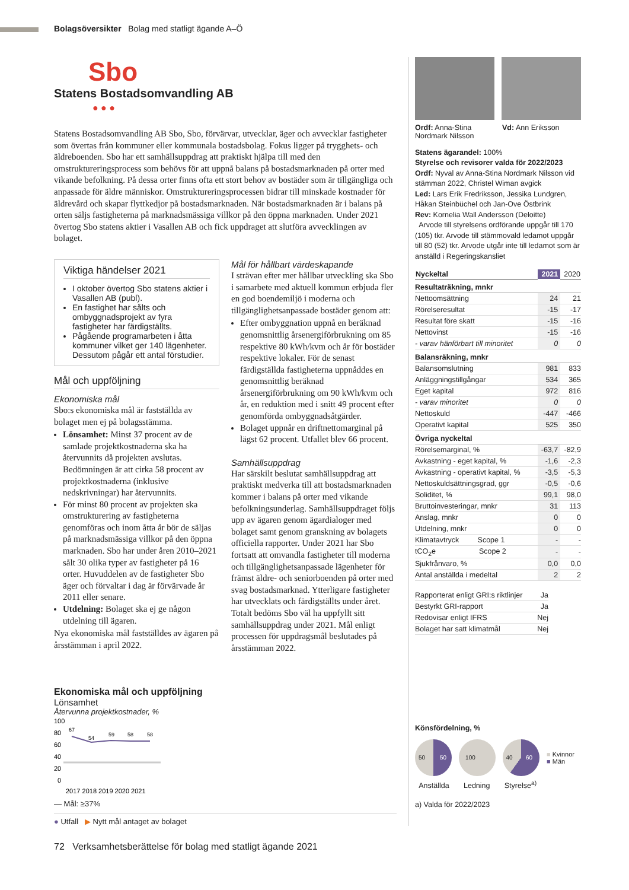Bolagsöversikter Bolag med statligt ägande A–Ö
Sbo
Statens Bostadsomvandling AB
● ● ●
Statens Bostadsomvandling AB Sbo, Sbo, förvärvar, utvecklar, äger och avvecklar fastigheter som övertas från kommuner eller kommunala bostadsbolag. Fokus ligger på trygghets- och äldreboenden. Sbo har ett samhällsuppdrag att praktiskt hjälpa till med den omstruktureringsprocess som behövs för att uppnå balans på bostadsmarknaden på orter med vikande befolkning. På dessa orter finns ofta ett stort behov av bostäder som är tillgängliga och anpassade för äldre människor. Omstruktureringsprocessen bidrar till minskade kostnader för äldrevård och skapar flyttkedjor på bostadsmarknaden. När bostadsmarknaden är i balans på orten säljs fastigheterna på marknadsmässiga villkor på den öppna marknaden. Under 2021 övertog Sbo statens aktier i Vasallen AB och fick uppdraget att slutföra avvecklingen av bolaget.
Viktiga händelser 2021
I oktober övertog Sbo statens aktier i Vasallen AB (publ).
En fastighet har sålts och ombyggnadsprojekt av fyra fastigheter har färdigställts.
Pågående programarbeten i åtta kommuner vilket ger 140 lägenheter. Dessutom pågår ett antal förstudier.
Mål och uppföljning
Ekonomiska mål
Sbo:s ekonomiska mål är fastställda av bolaget men ej på bolagsstämma.
Lönsamhet: Minst 37 procent av de samlade projektkostnaderna ska ha återvunnits då projekten avslutas. Bedömningen är att cirka 58 procent av projektkostnaderna (inklusive nedskrivningar) har återvunnits.
För minst 80 procent av projekten ska omstrukturering av fastigheterna genomföras och inom åtta år bör de säljas på marknadsmässiga villkor på den öppna marknaden. Sbo har under åren 2010–2021 sålt 30 olika typer av fastigheter på 16 orter. Huvuddelen av de fastigheter Sbo äger och förvaltar i dag är förvärvade år 2011 eller senare.
Utdelning: Bolaget ska ej ge någon utdelning till ägaren.
Nya ekonomiska mål fastställdes av ägaren på årsstämman i april 2022.
Mål för hållbart värdeskapande
I strävan efter mer hållbar utveckling ska Sbo i samarbete med aktuell kommun erbjuda fler en god boendemiljö i moderna och tillgänglighetsanpassade bostäder genom att:
Efter ombyggnation uppnå en beräknad genomsnittlig årsenergiförbrukning om 85 respektive 80 kWh/kvm och år för bostäder respektive lokaler. För de senast färdigställda fastigheterna uppnåddes en genomsnittlig beräknad årsenergiförbrukning om 90 kWh/kvm och år, en reduktion med i snitt 49 procent efter genomförda ombyggnadsåtgärder.
Bolaget uppnår en driftnettomarginal på lägst 62 procent. Utfallet blev 66 procent.
Samhällsuppdrag
Har särskilt beslutat samhällsuppdrag att praktiskt medverka till att bostadsmarknaden kommer i balans på orter med vikande befolkningsunderlag. Samhällsuppdraget följs upp av ägaren genom ägardialoger med bolaget samt genom granskning av bolagets officiella rapporter. Under 2021 har Sbo fortsatt att omvandla fastigheter till moderna och tillgänglighetsanpassade lägenheter för främst äldre- och seniorboenden på orter med svag bostadsmarknad. Ytterligare fastigheter har utvecklats och färdigställts under året. Totalt bedöms Sbo väl ha uppfyllt sitt samhällsuppdrag under 2021. Mål enligt processen för uppdragsmål beslutades på årsstämman 2022.
Ekonomiska mål och uppföljning
Lönsamhet
Återvunna projektkostnader, %
100
80
60
40
20
0
67
54
59
58
58
2017 2018 2019 2020 2021
— Mål: ≥37%
● Utfall ▶ Nytt mål antaget av bolaget
Ordf: Anna-Stina Nordmark Nilsson
Vd: Ann Eriksson
Statens ägarandel: 100%
Styrelse och revisorer valda för 2022/2023
Ordf: Nyval av Anna-Stina Nordmark Nilsson vid stämman 2022, Christel Wiman avgick
Led: Lars Erik Fredriksson, Jessika Lundgren, Håkan Steinbüchel och Jan-Ove Östbrink
Rev: Kornelia Wall Andersson (Deloitte)
Arvode till styrelsens ordförande uppgår till 170 (105) tkr. Arvode till stämmovald ledamot uppgår till 80 (52) tkr. Arvode utgår inte till ledamot som är anställd i Regeringskansliet
| Nyckeltal | 2021 | 2020 |
| --- | --- | --- |
| Resultaträkning, mnkr | | |
| Nettoomsättning | 24 | 21 |
| Rörelseresultat | -15 | -17 |
| Resultat före skatt | -15 | -16 |
| Nettovinst | -15 | -16 |
| - varav hänförbart till minoritet | 0 | 0 |
| Balansräkning, mnkr | | |
| Balansomslutning | 981 | 833 |
| Anläggningstillgångar | 534 | 365 |
| Eget kapital | 972 | 816 |
| - varav minoritet | 0 | 0 |
| Nettoskuld | -447 | -466 |
| Operativt kapital | 525 | 350 |
| Övriga nyckeltal | | |
| Rörelsemarginal, % | -63,7 | -82,9 |
| Avkastning - eget kapital, % | -1,6 | -2,3 |
| Avkastning - operativt kapital, % | -3,5 | -5,3 |
| Nettoskuldsättningsgrad, ggr | -0,5 | -0,6 |
| Soliditet, % | 99,1 | 98,0 |
| Bruttoinvesteringar, mnkr | 31 | 113 |
| Anslag, mnkr | 0 | 0 |
| Utdelning, mnkr | 0 | 0 |
| Klimatavtryck Scope 1 | - | - |
| tCO<sub>2</sub>e Scope 2 | - | - |
| Sjukfrånvaro, % | 0,0 | 0,0 |
| Antal anställda i medeltal | 2 | 2 |
| Rapporterat enligt GRI:s riktlinjer | Ja |
| Bestyrkt GRI-rapport | Ja |
| Redovisar enligt IFRS | Nej |
| Bolaget har satt klimatmål | Nej |
Könsfördelning, %
50 50 100 40 60 ■ Kvinnor
■ Män
Anställda Ledning Styrelse<sup>a)</sup>
a) Valda för 2022/2023
72 Verksamhetsberättelse för bolag med statligt ägande 2021